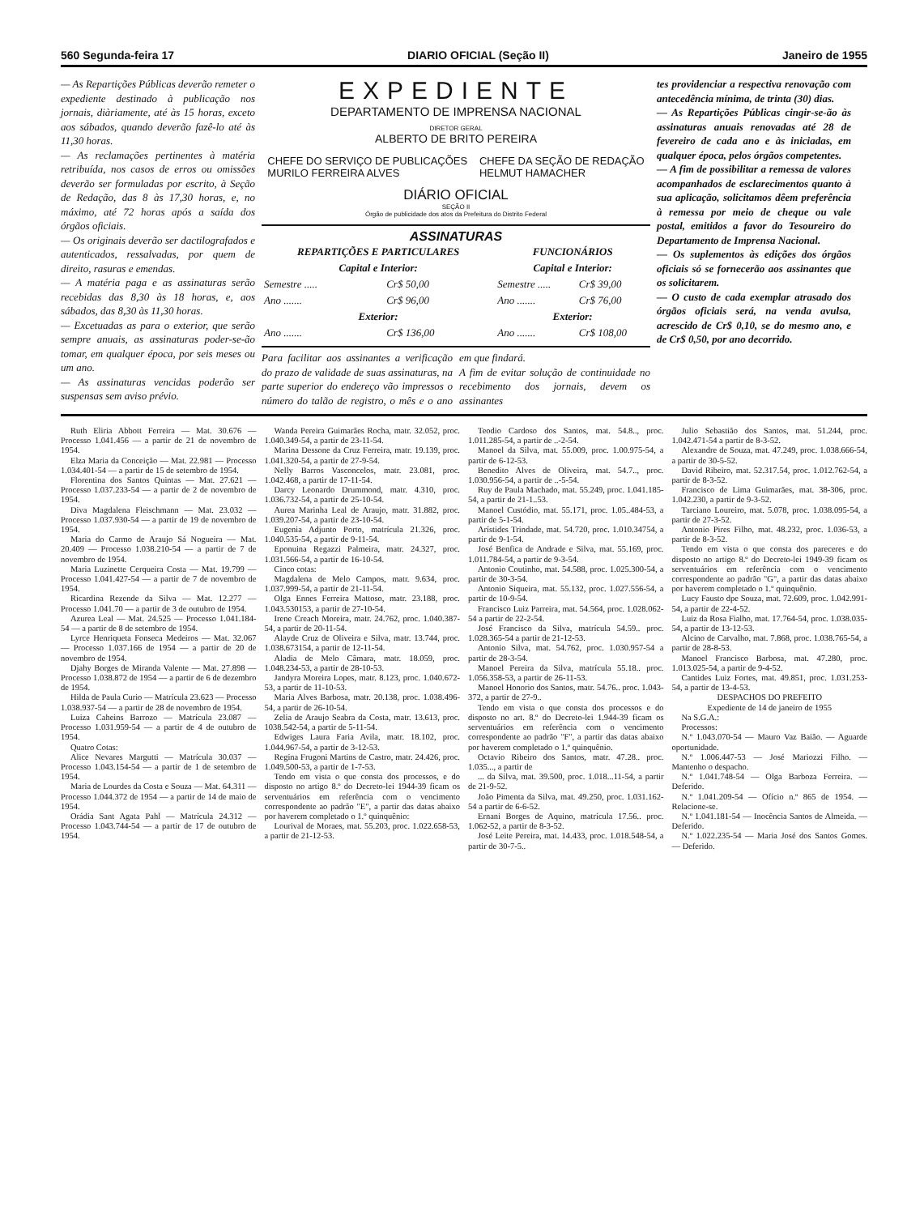560 Segunda-feira 17 DIARIO OFICIAL (Seção II) Janeiro de 1955
— As Repartições Públicas deverão remeter o expediente destinado à publicação nos jornais, diàriamente, até às 15 horas, exceto aos sábados, quando deverão fazê-lo até às 11,30 horas.
— As reclamações pertinentes à matéria retribuída, nos casos de erros ou omissões deverão ser formuladas por escrito, à Seção de Redação, das 8 às 17,30 horas, e, no máximo, até 72 horas após a saída dos órgãos oficiais.
— Os originais deverão ser dactilografados e autenticados, ressalvadas, por quem de direito, rasuras e emendas.
— A matéria paga e as assinaturas serão recebidas das 8,30 às 18 horas, e, aos sábados, das 8,30 às 11,30 horas.
— Excetuadas as para o exterior, que serão sempre anuais, as assinaturas poder-se-ão tomar, em qualquer época, por seis meses ou um ano.
— As assinaturas vencidas poderão ser suspensas sem aviso prévio.
EXPEDIENTE
DEPARTAMENTO DE IMPRENSA NACIONAL
DIRETOR GERAL
ALBERTO DE BRITO PEREIRA
CHEFE DO SERVIÇO DE PUBLICAÇÕES
MURILO FERREIRA ALVES
CHEFE DA SEÇÃO DE REDAÇÃO
HELMUT HAMACHER
DIÁRIO OFICIAL
SEÇÃO II
Órgão de publicidade dos atos da Prefeitura do Distrito Federal
ASSINATURAS
| REPARTIÇÕES E PARTICULARES | | FUNCIONÁRIOS | |
| --- | --- | --- | --- |
| Capital e Interior: | | Capital e Interior: | |
| Semestre ..... | Cr$ 50,00 | Semestre ..... | Cr$ 39,00 |
| Ano ....... | Cr$ 96,00 | Ano ....... | Cr$ 76,00 |
| Exterior: | | Exterior: | |
| Ano ....... | Cr$ 136,00 | Ano ....... | Cr$ 108,00 |
Para facilitar aos assinantes a verificação do prazo de validade de suas assinaturas, na parte superior do endereço vão impressos o número do talão de registro, o mês e o ano em que findará.
A fim de evitar solução de continuidade no recebimento dos jornais, devem os assinantes
tes providenciar a respectiva renovação com antecedência mínima, de trinta (30) dias.
— As Repartições Públicas cingir-se-ão às assinaturas anuais renovadas até 28 de fevereiro de cada ano e às iniciadas, em qualquer época, pelos órgãos competentes.
— A fim de possibilitar a remessa de valores acompanhados de esclarecimentos quanto à sua aplicação, solicitamos dêem preferência à remessa por meio de cheque ou vale postal, emitidos a favor do Tesoureiro do Departamento de Imprensa Nacional.
— Os suplementos às edições dos órgãos oficiais só se fornecerão aos assinantes que os solicitarem.
— O custo de cada exemplar atrasado dos órgãos oficiais será, na venda avulsa, acrescido de Cr$ 0,10, se do mesmo ano, e de Cr$ 0,50, por ano decorrido.
Ruth Eliria Abbott Ferreira — Mat. 30.676 — Processo 1.041.456 — a partir de 21 de novembro de 1954.
Elza Maria da Conceição — Mat. 22.981 — Processo 1.034.401-54 — a partir de 15 de setembro de 1954.
Florentina dos Santos Quintas — Mat. 27.621 — Processo 1.037.233-54 — a partir de 2 de novembro de 1954.
Diva Magdalena Fleischmann — Mat. 23.032 — Processo 1.037.930-54 — a partir de 19 de novembro de 1954.
Maria do Carmo de Araujo Sá Nogueira — Mat. 20.409 — Processo 1.038.210-54 — a partir de 7 de novembro de 1954.
Maria Luzinette Cerqueira Costa — Mat. 19.799 — Processo 1.041.427-54 — a partir de 7 de novembro de 1954.
Ricardina Rezende da Silva — Mat. 12.277 — Processo 1.041.70 — a partir de 3 de outubro de 1954.
Azurea Leal — Mat. 24.525 — Processo 1.041.184-54 — a partir de 8 de setembro de 1954.
Lyrce Henriqueta Fonseca Medeiros — Mat. 32.067 — Processo 1.037.166 de 1954 — a partir de 20 de novembro de 1954.
Djahy Borges de Miranda Valente — Mat. 27.898 — Processo 1.038.872 de 1954 — a partir de 6 de dezembro de 1954.
Hilda de Paula Curio — Matrícula 23.623 — Processo 1.038.937-54 — a partir de 28 de novembro de 1954.
Luiza Caheins Barrozo — Matrícula 23.087 — Processo 1.031.959-54 — a partir de 4 de outubro de 1954.
Quatro Cotas:
Alice Nevares Margutti — Matrícula 30.037 — Processo 1.043.154-54 — a partir de 1 de setembro de 1954.
Maria de Lourdes da Costa e Souza — Mat. 64.311 — Processo 1.044.372 de 1954 — a partir de 14 de maio de 1954.
Orádia Sant Agata Pahl — Matrícula 24.312 — Processo 1.043.744-54 — a partir de 17 de outubro de 1954.
Wanda Pereira Guimarães Rocha, matr. 32.052, proc. 1.040.349-54, a partir de 23-11-54.
Marina Dessone da Cruz Ferreira, matr. 19.139, proc. 1.041.320-54, a partir de 27-9-54.
Nelly Barros Vasconcelos, matr. 23.081, proc. 1.042.468, a partir de 17-11-54.
Darcy Leonardo Drummond, matr. 4.310, proc. 1.036.732-54, a partir de 25-10-54.
Aurea Marinha Leal de Araujo, matr. 31.882, proc. 1.039.207-54, a partir de 23-10-54.
Eugenia Adjunto Porto, matrícula 21.326, proc. 1.040.535-54, a partir de 9-11-54.
Eponuina Regazzi Palmeira, matr. 24.327, proc. 1.031.566-54, a partir de 16-10-54.
Cinco cotas:
Magdalena de Melo Campos, matr. 9.634, proc. 1.037.999-54, a partir de 21-11-54.
Olga Ennes Ferreira Mattoso, matr. 23.188, proc. 1.043.530153, a partir de 27-10-54.
Irene Creach Moreira, matr. 24.762, proc. 1.040.387-54, a partir de 20-11-54.
Alayde Cruz de Oliveira e Silva, matr. 13.744, proc. 1.038.673154, a partir de 12-11-54.
Aladia de Melo Câmara, matr. 18.059, proc. 1.048.234-53, a partir de 28-10-53.
Jandyra Moreira Lopes, matr. 8.123, proc. 1.040.672-53, a partir de 11-10-53.
Maria Alves Barbosa, matr. 20.138, proc. 1.038.496-54, a partir de 26-10-54.
Zelia de Araujo Seabra da Costa, matr. 13.613, proc. 1038.542-54, a partir de 5-11-54.
Edwiges Laura Faria Avila, matr. 18.102, proc. 1.044.967-54, a partir de 3-12-53.
Regina Frugoni Martins de Castro, matr. 24.426, proc. 1.049.500-53, a partir de 1-7-53.
Tendo em vista o que consta dos processos, e do disposto no artigo 8.º do Decreto-lei 1944-39 ficam os serventuários em referência com o vencimento correspondente ao padrão "E", a partir das datas abaixo por haverem completado o 1.º quinquênio:
Lourival de Moraes, mat. 55.203, proc. 1.022.658-53, a partir de 21-12-53.
Teodio Cardoso dos Santos, mat. 54.8.., proc. 1.011.285-54, a partir de ..-2-54.
Manoel da Silva, mat. 55.009, proc. 1.00.975-54, a partir de 6-12-53.
Benedito Alves de Oliveira, mat. 54.7.., proc. 1.030.956-54, a partir de ..-5-54.
Ruy de Paula Machado, mat. 55.249, proc. 1.041.185-54, a partir de 21-1..53.
Manoel Custódio, mat. 55.171, proc. 1.05..484-53, a partir de 5-1-54.
Arístides Trindade, mat. 54.720, proc. 1.010.34754, a partir de 9-1-54.
José Benfica de Andrade e Silva, mat. 55.169, proc. 1.011.784-54, a partir de 9-3-54.
Antonio Coutinho, mat. 54.588, proc. 1.025.300-54, a partir de 30-3-54.
Antonio Siqueira, mat. 55.132, proc. 1.027.556-54, a partir de 10-9-54.
Francisco Luiz Parreira, mat. 54.564, proc. 1.028.062-54 a partir de 22-2-54.
José Francisco da Silva, matrícula 54.59.. proc. 1.028.365-54 a partir de 21-12-53.
Antonio Silva, mat. 54.762, proc. 1.030.957-54 a partir de 28-3-54.
Manoel Pereira da Silva, matrícula 55.18.. proc. 1.056.358-53, a partir de 26-11-53.
Manoel Honorio dos Santos, matr. 54.76.. proc. 1.043-372, a partir de 27-9..
Tendo em vista o que consta dos processos e do disposto no art. 8.º do Decreto-lei 1.944-39 ficam os serventuários em referência com o vencimento correspondente ao padrão "F", a partir das datas abaixo por haverem completado o 1.º quinquênio.
Octavio Ribeiro dos Santos, matr. 47.28.. proc. 1.035..., a partir de
... da Silva, mat. 39.500, proc. 1.018...11-54, a partir de 21-9-52.
João Pimenta da Silva, mat. 49.250, proc. 1.031.162-54 a partir de 6-6-52.
Ernani Borges de Aquino, matrícula 17.56.. proc. 1.062-52, a partir de 8-3-52.
José Leite Pereira, mat. 14.433, proc. 1.018.548-54, a partir de 30-7-5..
Julio Sebastião dos Santos, mat. 51.244, proc. 1.042.471-54 a partir de 8-3-52.
Alexandre de Souza, mat. 47.249, proc. 1.038.666-54, a partir de 30-5-52.
David Ribeiro, mat. 52.317.54, proc. 1.012.762-54, a partir de 8-3-52.
Francisco de Lima Guimarães, mat. 38-306, proc. 1.042.230, a partir de 9-3-52.
Tarciano Loureiro, mat. 5.078, proc. 1.038.095-54, a partir de 27-3-52.
Antonio Pires Filho, mat. 48.232, proc. 1.036-53, a partir de 8-3-52.
Tendo em vista o que consta dos pareceres e do disposto no artigo 8.º do Decreto-lei 1949-39 ficam os serventuários em referência com o vencimento correspondente ao padrão "G", a partir das datas abaixo por haverem completado o 1.º quinquênio.
Lucy Fausto dpe Souza, mat. 72.609, proc. 1.042.991-54, a partir de 22-4-52.
Luiz da Rosa Fialho, mat. 17.764-54, proc. 1.038.035-54, a partir de 13-12-53.
Alcino de Carvalho, mat. 7.868, proc. 1.038.765-54, a partir de 28-8-53.
Manoel Francisco Barbosa, mat. 47.280, proc. 1.013.025-54, a partir de 9-4-52.
Cantides Luiz Fortes, mat. 49.851, proc. 1.031.253-54, a partir de 13-4-53.
DESPACHOS DO PREFEITO
Expediente de 14 de janeiro de 1955
Na S.G.A.:
Processos:
N.º 1.043.070-54 — Mauro Vaz Baião. — Aguarde oportunidade.
N.º 1.006.447-53 — José Mariozzi Filho. — Mantenho o despacho.
N.º 1.041.748-54 — Olga Barboza Ferreira. — Deferido.
N.º 1.041.209-54 — Ofício n.º 865 de 1954. — Relacione-se.
N.º 1.041.181-54 — Inocência Santos de Almeida. — Deferido.
N.º 1.022.235-54 — Maria José dos Santos Gomes. — Deferido.